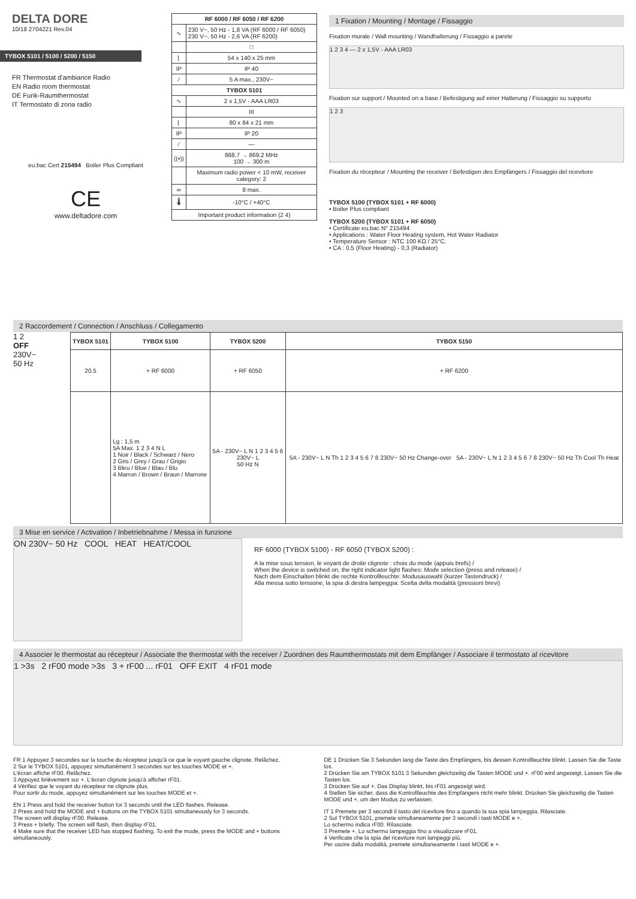DELTA DORE
10/18 2704221 Rev.04
TYBOX 5101 / 5100 / 5200 / 5150
FR Thermostat d'ambiance Radio
EN Radio room thermostat
DE Funk-Raumthermostat
IT Termostato di zona radio
eu.bac Cert 215494 Boiler Plus Compliant
CE
www.deltadore.com
| RF 6000 / RF 6050 / RF 6200 | |
| --- | --- |
| ∿ | 230 V~, 50 Hz - 1,8 VA (RF 6000 / RF 6050) 230 V~, 50 Hz - 2,6 VA (RF 6200) |
| | □ |
| ⌊ | 54 x 140 x 25 mm |
| IP | IP 40 |
| ⁄ | 5 A max., 230V~ |
| TYBOX 5101 | |
| ∿ | 2 x 1,5V - AAA LR03 |
| | III |
| ⌊ | 80 x 84 x 21 mm |
| IP | IP 20 |
| ⁄ | — |
| ((•)) | 868,7 → 869,2 MHz 100 → 300 m |
| | Maximum radio power < 10 mW, receiver category: 2 |
| ∞ | 8 max. |
| 🌡 | -10°C / +40°C |
| Important product information (2 4) | |
1 Fixation / Mounting / Montage / Fissaggio
Fixation murale / Wall mounting / Wandhalterung / Fissaggio a parete
1 2 3 4 — 2 x 1,5V - AAA LR03
Fixation sur support / Mounted on a base / Befestigung auf einer Halterung / Fissaggio su supporto
1 2 3
Fixation du récepteur / Mounting the receiver / Befestigen des Empfängers / Fissaggio del ricevitore
TYBOX 5100 (TYBOX 5101 + RF 6000)
• Boiler Plus compliant
TYBOX 5200 (TYBOX 5101 + RF 6050)
• Certificate eu.bac N° 215494
• Applications : Water Floor Heating system, Hot Water Radiator
• Temperature Sensor : NTC 100 KΩ / 25°C.
• CA : 0,5 (Floor Heating) - 0,3 (Radiator)
2 Raccordement / Connection / Anschluss / Collegamento
1 2
OFF
230V~
50 Hz
| TYBOX 5101 | TYBOX 5100 | TYBOX 5200 | TYBOX 5150 |
| --- | --- | --- | --- |
| 20.5 | + RF 6000 | + RF 6050 | + RF 6200 |
| | Lg : 1,5 m 5A Max. 1 2 3 4 N L 1 Noir / Black / Schwarz / Nero 2 Gris / Grey / Grau / Grigio 3 Bleu / Blue / Blau / Blu 4 Marron / Brown / Braun / Marrone | 5A - 230V~ L N 1 2 3 4 5 6 230V~ L 50 Hz N | 5A - 230V~ L N Th 1 2 3 4 5 6 7 8 230V~ 50 Hz Change-over 5A - 230V~ L N 1 2 3 4 5 6 7 8 230V~ 50 Hz Th Cool Th Heat |
3 Mise en service / Activation / Inbetriebnahme / Messa in funzione
ON 230V~ 50 Hz COOL HEAT HEAT/COOL
RF 6000 (TYBOX 5100) - RF 6050 (TYBOX 5200) :
A la mise sous tension, le voyant de droite clignote : choix du mode (appuis brefs) /
When the device is switched on, the right indicator light flashes: Mode selection (press and release) /
Nach dem Einschalten blinkt die rechte Kontrollleuchte: Modusauswahl (kurzer Tastendruck) /
Alla messa sotto tensione, la spia di destra lampeggia: Scelta della modalità (pressioni brevi)
4 Associer le thermostat au récepteur / Associate the thermostat with the receiver / Zuordnen des Raumthermostats mit dem Empfänger / Associare il termostato al ricevitore
1 >3s 2 rF00 mode >3s 3 + rF00 ... rF01 OFF EXIT 4 rF01 mode
FR 1 Appuyez 3 secondes sur la touche du récepteur jusqu'à ce que le voyant gauche clignote. Relâchez.
2 Sur le TYBOX 5101, appuyez simultanément 3 secondes sur les touches MODE et +.
L'écran affiche rF00. Relâchez.
3 Appuyez brièvement sur +. L'écran clignote jusqu'à afficher rF01.
4 Vérifiez que le voyant du récepteur ne clignote plus.
Pour sortir du mode, appuyez simultanément sur les touches MODE et +.
EN 1 Press and hold the receiver button for 3 seconds until the LED flashes. Release.
2 Press and hold the MODE and + buttons on the TYBOX 5101 simultaneously for 3 seconds.
The screen will display rF00. Release.
3 Press + briefly. The screen will flash, then display rF01.
4 Make sure that the receiver LED has stopped flashing. To exit the mode, press the MODE and + buttons simultaneously.
DE 1 Drücken Sie 3 Sekunden lang die Taste des Empfängers, bis dessen Kontrollleuchte blinkt. Lassen Sie die Taste los.
2 Drücken Sie am TYBOX 5101 3 Sekunden gleichzeitig die Tasten MODE und +. rF00 wird angezeigt. Lassen Sie die Tasten los.
3 Drücken Sie auf +. Das Display blinkt, bis rF01 angezeigt wird.
4 Stellen Sie sicher, dass die Kontrollleuchte des Empfängers nicht mehr blinkt. Drücken Sie gleichzeitig die Tasten MODE und +, um den Modus zu verlassen.
IT 1 Premete per 3 secondi il tasto del ricevitore fino a quando la sua spia lampeggia. Rilasciate.
2 Sul TYBOX 5101, premete simultaneamente per 3 secondi i tasti MODE e +.
Lo schermo indica rF00. Rilasciate.
3 Premete +. Lo schermo lampeggia fino a visualizzare rF01.
4 Verificate che la spia del ricevitore non lampeggi più.
Per uscire dalla modalità, premete simultaneamente i tasti MODE e +.